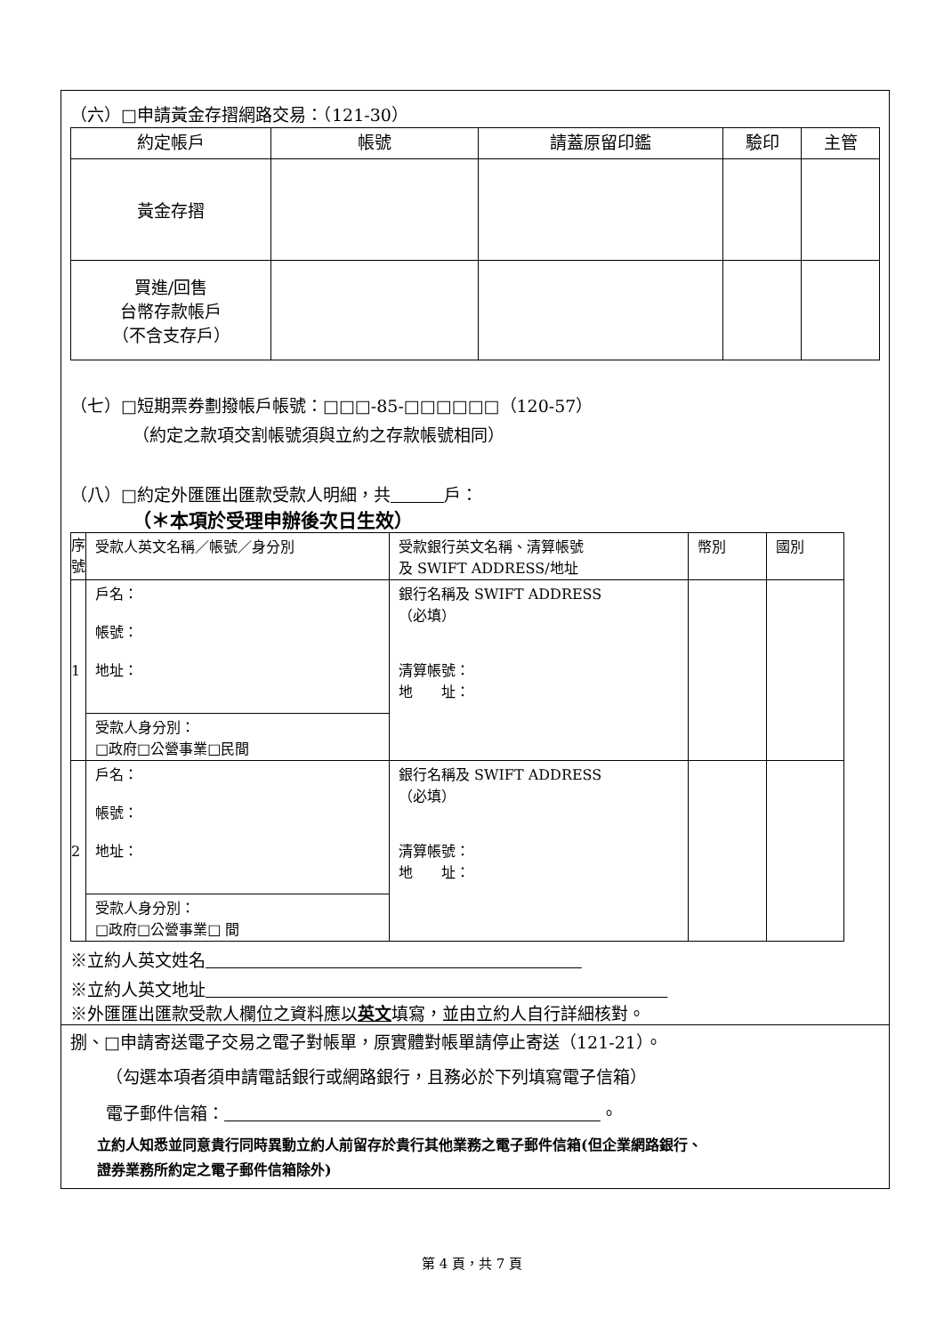（六）□申請黃金存摺網路交易：（121-30）
| 約定帳戶 | 帳號 | 請蓋原留印鑑 | 驗印 | 主管 |
| --- | --- | --- | --- | --- |
| 黃金存摺 | | | | |
| 買進/回售 台幣存款帳戶 （不含支存戶） | | | | |
（七）□短期票券劃撥帳戶帳號：□□□-85-□□□□□□（120-57）
（約定之款項交割帳號須與立約之存款帳號相同）
（八）□約定外匯匯出匯款受款人明細，共 戶：
（＊本項於受理申辦後次日生效）
| 序號 | 受款人英文名稱／帳號／身分別 | 受款銀行英文名稱、清算帳號 及 SWIFT ADDRESS/地址 | 幣別 | 國別 |
| --- | --- | --- | --- | --- |
| 1 | 戶名： 帳號： 地址： | 銀行名稱及 SWIFT ADDRESS （必填） 清算帳號： 地 址： | | |
| | 受款人身分別： □政府□公營事業□民間 | | | |
| 2 | 戶名： 帳號： 地址： | 銀行名稱及 SWIFT ADDRESS （必填） 清算帳號： 地 址： | | |
| | 受款人身分別： □政府□公營事業□ 間 | | | |
※立約人英文姓名
※立約人英文地址
※外匯匯出匯款受款人欄位之資料應以英文填寫，並由立約人自行詳細核對。
捌、□申請寄送電子交易之電子對帳單，原實體對帳單請停止寄送（121-21）。
（勾選本項者須申請電話銀行或網路銀行，且務必於下列填寫電子信箱）
電子郵件信箱： 。
立約人知悉並同意貴行同時異動立約人前留存於貴行其他業務之電子郵件信箱(但企業網路銀行、
證券業務所約定之電子郵件信箱除外)
第 4 頁，共 7 頁